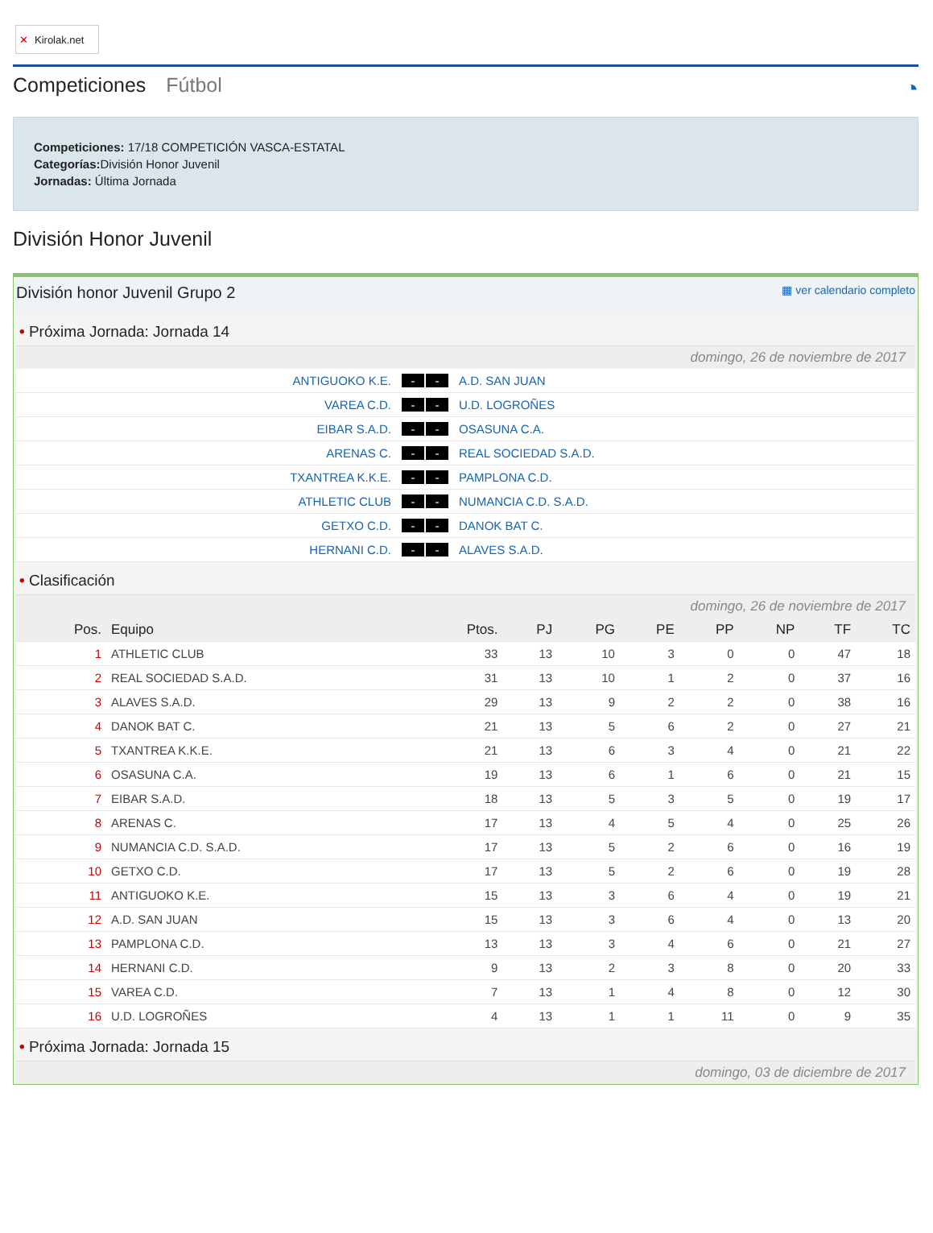✕ Kirolak.net
Competiciones Fútbol
◔
Competiciones: 17/18 COMPETICIÓN VASCA-ESTATAL
Categorías: División Honor Juvenil
Jornadas: Última Jornada
División Honor Juvenil
División honor Juvenil Grupo 2 ▦ ver calendario completo
• Próxima Jornada: Jornada 14
domingo, 26 de noviembre de 2017
| ANTIGUOKO K.E. | - - | A.D. SAN JUAN |
| VAREA C.D. | - - | U.D. LOGROÑES |
| EIBAR S.A.D. | - - | OSASUNA C.A. |
| ARENAS C. | - - | REAL SOCIEDAD S.A.D. |
| TXANTREA K.K.E. | - - | PAMPLONA C.D. |
| ATHLETIC CLUB | - - | NUMANCIA C.D. S.A.D. |
| GETXO C.D. | - - | DANOK BAT C. |
| HERNANI C.D. | - - | ALAVES S.A.D. |
• Clasificación
domingo, 26 de noviembre de 2017
| Pos. | Equipo | Ptos. | PJ | PG | PE | PP | NP | TF | TC |
| --- | --- | --- | --- | --- | --- | --- | --- | --- | --- |
| 1 | ATHLETIC CLUB | 33 | 13 | 10 | 3 | 0 | 0 | 47 | 18 |
| 2 | REAL SOCIEDAD S.A.D. | 31 | 13 | 10 | 1 | 2 | 0 | 37 | 16 |
| 3 | ALAVES S.A.D. | 29 | 13 | 9 | 2 | 2 | 0 | 38 | 16 |
| 4 | DANOK BAT C. | 21 | 13 | 5 | 6 | 2 | 0 | 27 | 21 |
| 5 | TXANTREA K.K.E. | 21 | 13 | 6 | 3 | 4 | 0 | 21 | 22 |
| 6 | OSASUNA C.A. | 19 | 13 | 6 | 1 | 6 | 0 | 21 | 15 |
| 7 | EIBAR S.A.D. | 18 | 13 | 5 | 3 | 5 | 0 | 19 | 17 |
| 8 | ARENAS C. | 17 | 13 | 4 | 5 | 4 | 0 | 25 | 26 |
| 9 | NUMANCIA C.D. S.A.D. | 17 | 13 | 5 | 2 | 6 | 0 | 16 | 19 |
| 10 | GETXO C.D. | 17 | 13 | 5 | 2 | 6 | 0 | 19 | 28 |
| 11 | ANTIGUOKO K.E. | 15 | 13 | 3 | 6 | 4 | 0 | 19 | 21 |
| 12 | A.D. SAN JUAN | 15 | 13 | 3 | 6 | 4 | 0 | 13 | 20 |
| 13 | PAMPLONA C.D. | 13 | 13 | 3 | 4 | 6 | 0 | 21 | 27 |
| 14 | HERNANI C.D. | 9 | 13 | 2 | 3 | 8 | 0 | 20 | 33 |
| 15 | VAREA C.D. | 7 | 13 | 1 | 4 | 8 | 0 | 12 | 30 |
| 16 | U.D. LOGROÑES | 4 | 13 | 1 | 1 | 11 | 0 | 9 | 35 |
• Próxima Jornada: Jornada 15
domingo, 03 de diciembre de 2017